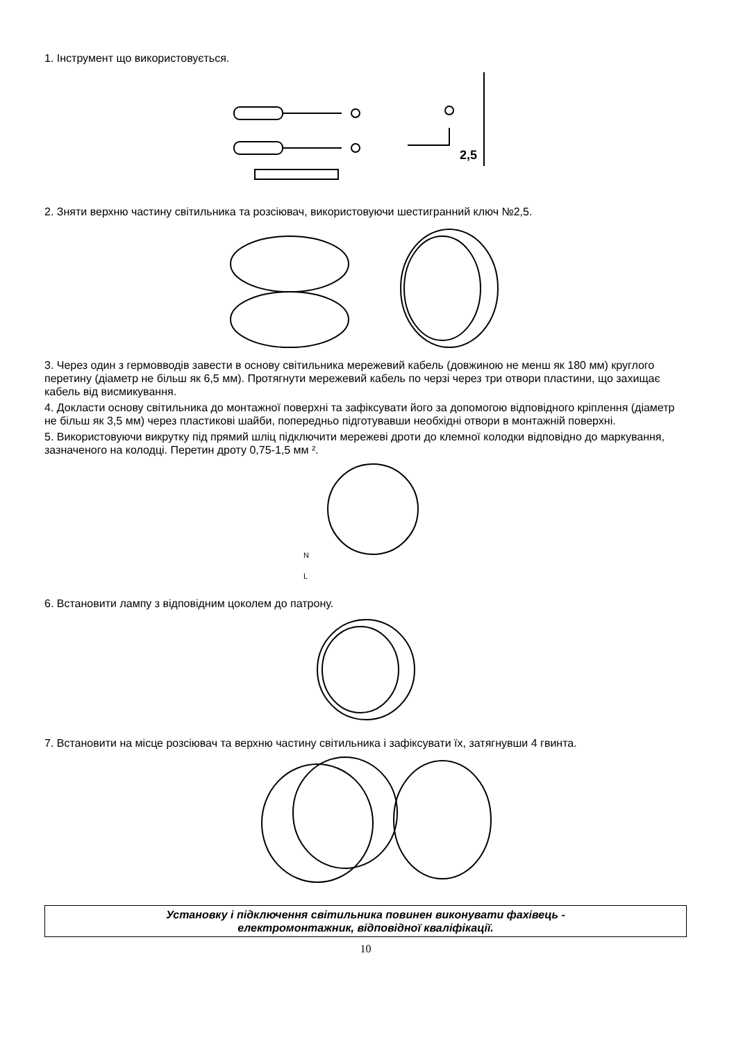1. Інструмент що використовується.
2,5
2. Зняти верхню частину світильника та розсіювач, використовуючи шестигранний ключ №2,5.
3. Через один з гермовводів завести в основу світильника мережевий кабель (довжиною не менш як 180 мм) круглого перетину (діаметр не більш як 6,5 мм). Протягнути мережевий кабель по черзі через три отвори пластини, що захищає кабель від висмикування.
4. Докласти основу світильника до монтажної поверхні та зафіксувати його за допомогою відповідного кріплення (діаметр не більш як 3,5 мм) через пластикові шайби, попередньо підготувавши необхідні отвори в монтажній поверхні.
5. Використовуючи викрутку під прямий шліц підключити мережеві дроти до клемної колодки відповідно до маркування, зазначеного на колодці. Перетин дроту 0,75-1,5 мм ².
N
L
6. Встановити лампу з відповідним цоколем до патрону.
7. Встановити на місце розсіювач та верхню частину світильника і зафіксувати їх, затягнувши 4 гвинта.
Установку і підключення світильника повинен виконувати фахівець -
електромонтажник, відповідної кваліфікації.
10